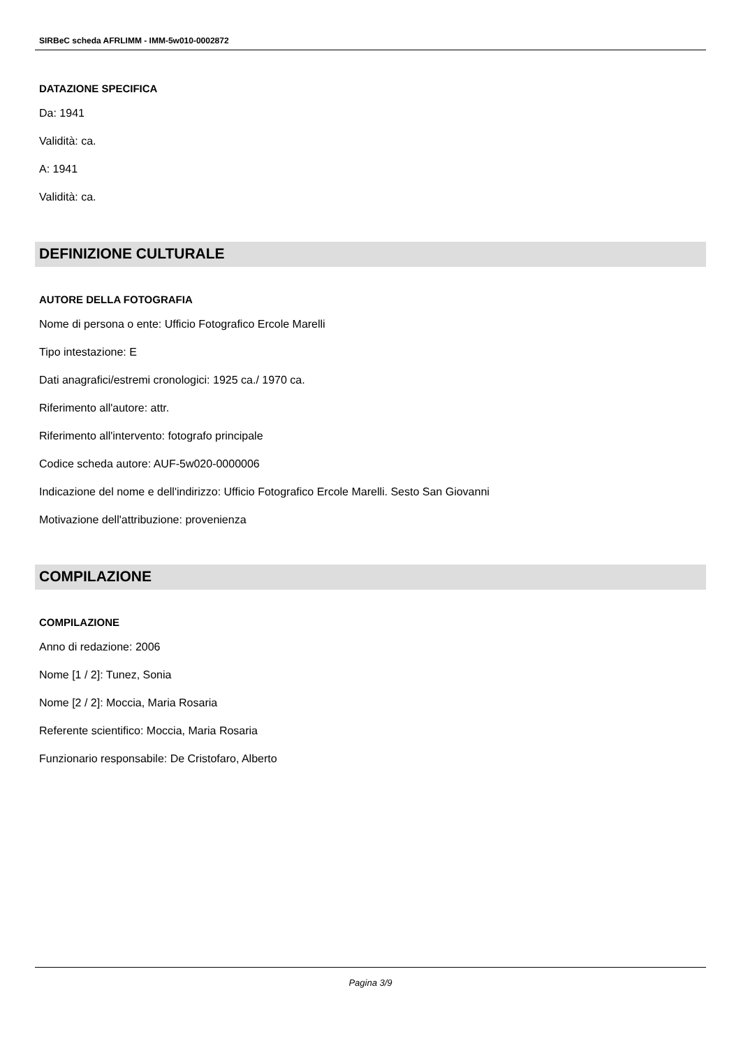SIRBeC scheda AFRLIMM - IMM-5w010-0002872
DATAZIONE SPECIFICA
Da: 1941
Validità: ca.
A: 1941
Validità: ca.
DEFINIZIONE CULTURALE
AUTORE DELLA FOTOGRAFIA
Nome di persona o ente: Ufficio Fotografico Ercole Marelli
Tipo intestazione: E
Dati anagrafici/estremi cronologici: 1925 ca./ 1970 ca.
Riferimento all'autore: attr.
Riferimento all'intervento: fotografo principale
Codice scheda autore: AUF-5w020-0000006
Indicazione del nome e dell'indirizzo: Ufficio Fotografico Ercole Marelli. Sesto San Giovanni
Motivazione dell'attribuzione: provenienza
COMPILAZIONE
COMPILAZIONE
Anno di redazione: 2006
Nome [1 / 2]: Tunez, Sonia
Nome [2 / 2]: Moccia, Maria Rosaria
Referente scientifico: Moccia, Maria Rosaria
Funzionario responsabile: De Cristofaro, Alberto
Pagina 3/9